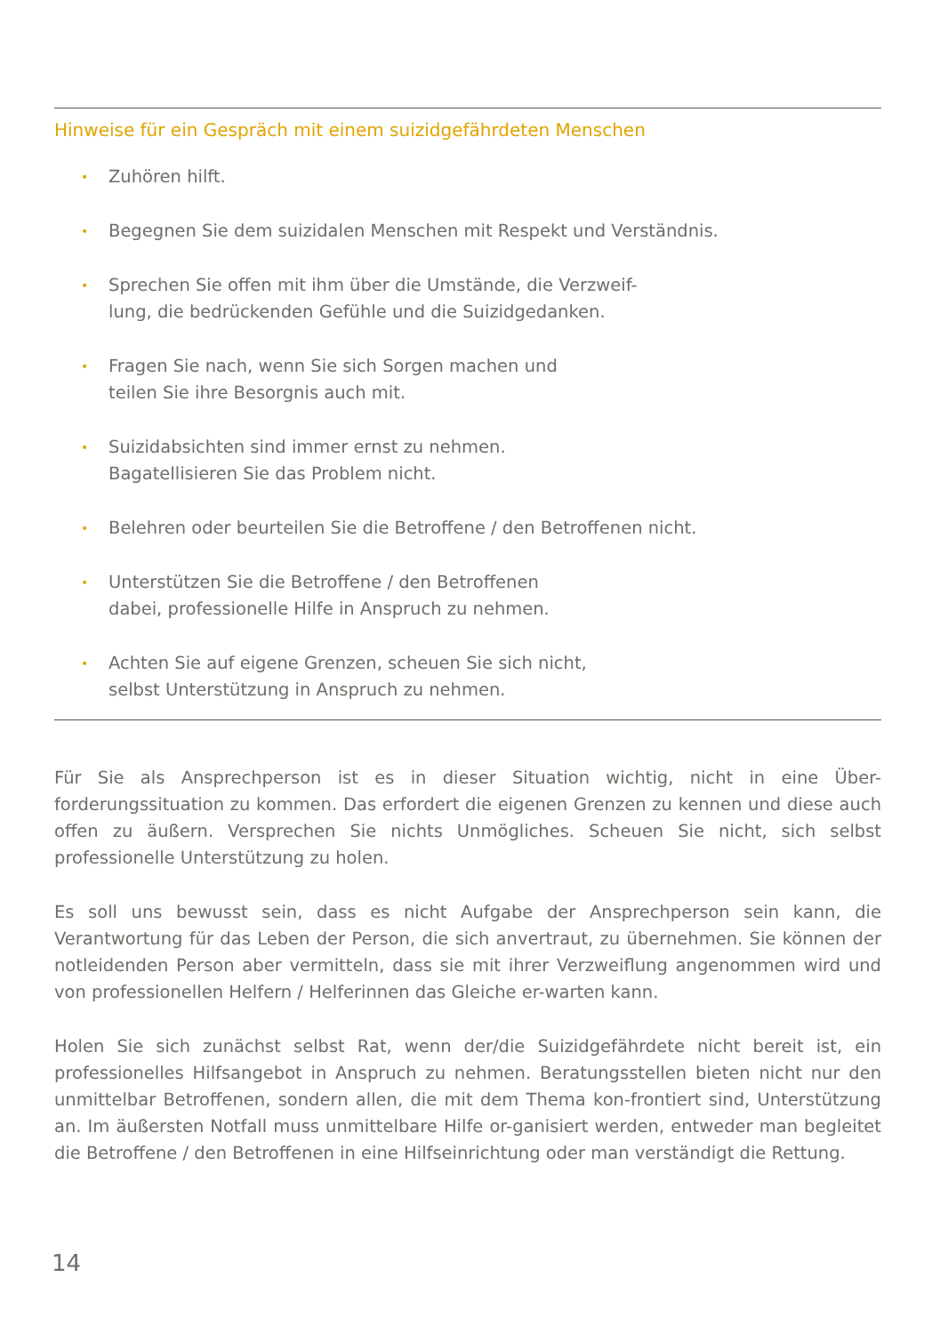Hinweise für ein Gespräch mit einem suizidgefährdeten Menschen
• Zuhören hilft.
• Begegnen Sie dem suizidalen Menschen mit Respekt und Verständnis.
• Sprechen Sie offen mit ihm über die Umstände, die Verzweif-
lung, die bedrückenden Gefühle und die Suizidgedanken.
• Fragen Sie nach, wenn Sie sich Sorgen machen und
teilen Sie ihre Besorgnis auch mit.
• Suizidabsichten sind immer ernst zu nehmen.
Bagatellisieren Sie das Problem nicht.
• Belehren oder beurteilen Sie die Betroffene / den Betroffenen nicht.
• Unterstützen Sie die Betroffene / den Betroffenen
dabei, professionelle Hilfe in Anspruch zu nehmen.
• Achten Sie auf eigene Grenzen, scheuen Sie sich nicht,
selbst Unterstützung in Anspruch zu nehmen.
Für Sie als Ansprechperson ist es in dieser Situation wichtig, nicht in eine Über-forderungssituation zu kommen. Das erfordert die eigenen Grenzen zu kennen und diese auch offen zu äußern. Versprechen Sie nichts Unmögliches. Scheuen Sie nicht, sich selbst professionelle Unterstützung zu holen.
Es soll uns bewusst sein, dass es nicht Aufgabe der Ansprechperson sein kann, die Verantwortung für das Leben der Person, die sich anvertraut, zu übernehmen. Sie können der notleidenden Person aber vermitteln, dass sie mit ihrer Verzweiflung angenommen wird und von professionellen Helfern / Helferinnen das Gleiche er-warten kann.
Holen Sie sich zunächst selbst Rat, wenn der/die Suizidgefährdete nicht bereit ist, ein professionelles Hilfsangebot in Anspruch zu nehmen. Beratungsstellen bieten nicht nur den unmittelbar Betroffenen, sondern allen, die mit dem Thema kon-frontiert sind, Unterstützung an. Im äußersten Notfall muss unmittelbare Hilfe or-ganisiert werden, entweder man begleitet die Betroffene / den Betroffenen in eine Hilfseinrichtung oder man verständigt die Rettung.
14